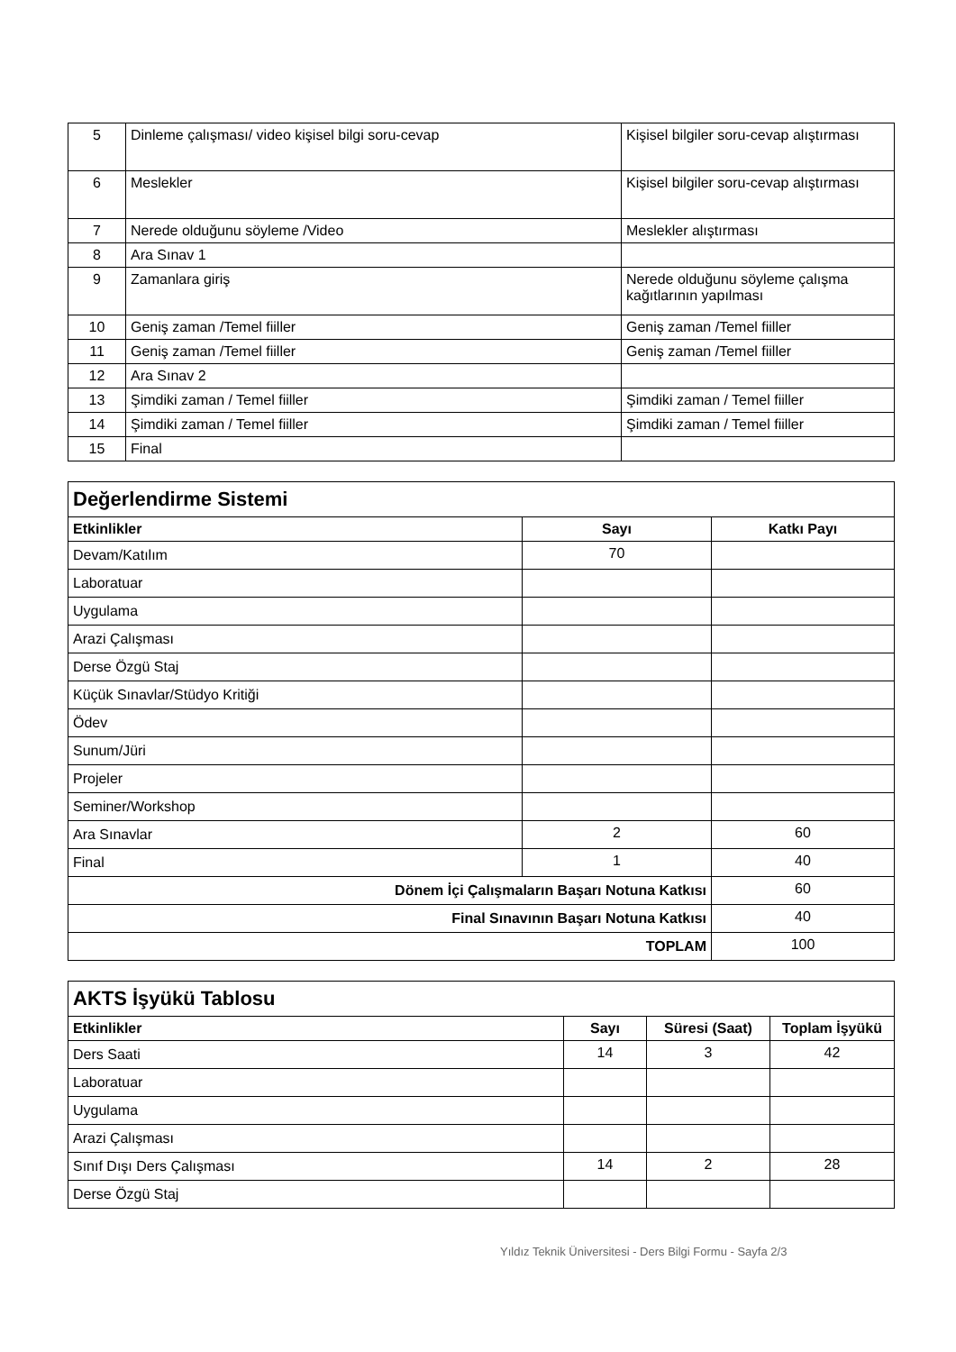| 5 | Dinleme çalışması/ video kişisel bilgi soru-cevap | Kişisel bilgiler soru-cevap alıştırması |
| 6 | Meslekler | Kişisel bilgiler soru-cevap alıştırması |
| 7 | Nerede olduğunu söyleme /Video | Meslekler alıştırması |
| 8 | Ara Sınav 1 | |
| 9 | Zamanlara giriş | Nerede olduğunu söyleme çalışma kağıtlarının yapılması |
| 10 | Geniş zaman /Temel fiiller | Geniş zaman /Temel fiiller |
| 11 | Geniş zaman /Temel fiiller | Geniş zaman /Temel fiiller |
| 12 | Ara Sınav 2 | |
| 13 | Şimdiki zaman / Temel fiiller | Şimdiki zaman / Temel fiiller |
| 14 | Şimdiki zaman / Temel fiiller | Şimdiki zaman / Temel fiiller |
| 15 | Final | |
| Değerlendirme Sistemi | | |
| Etkinlikler | Sayı | Katkı Payı |
| Devam/Katılım | 70 | |
| Laboratuar | | |
| Uygulama | | |
| Arazi Çalışması | | |
| Derse Özgü Staj | | |
| Küçük Sınavlar/Stüdyo Kritiği | | |
| Ödev | | |
| Sunum/Jüri | | |
| Projeler | | |
| Seminer/Workshop | | |
| Ara Sınavlar | 2 | 60 |
| Final | 1 | 40 |
| Dönem İçi Çalışmaların Başarı Notuna Katkısı | | 60 |
| Final Sınavının Başarı Notuna Katkısı | | 40 |
| TOPLAM | | 100 |
| AKTS İşyükü Tablosu | | | |
| Etkinlikler | Sayı | Süresi (Saat) | Toplam İşyükü |
| Ders Saati | 14 | 3 | 42 |
| Laboratuar | | | |
| Uygulama | | | |
| Arazi Çalışması | | | |
| Sınıf Dışı Ders Çalışması | 14 | 2 | 28 |
| Derse Özgü Staj | | | |
Yıldız Teknik Üniversitesi - Ders Bilgi Formu - Sayfa 2/3